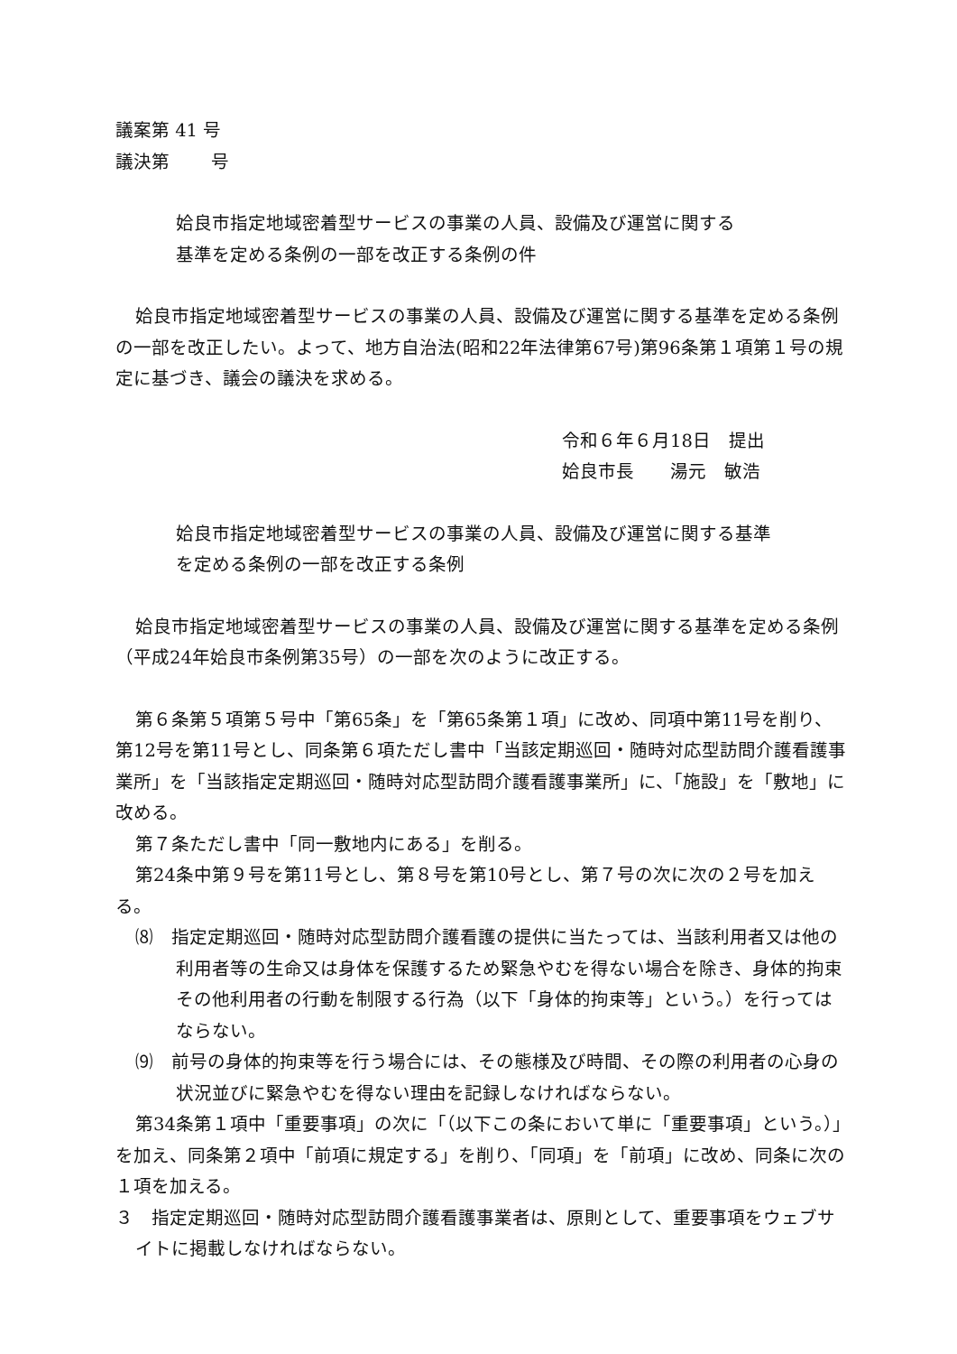議案第 41 号
議決第　　 号
姶良市指定地域密着型サービスの事業の人員、設備及び運営に関する
基準を定める条例の一部を改正する条例の件
姶良市指定地域密着型サービスの事業の人員、設備及び運営に関する基準を定める条例の一部を改正したい。よって、地方自治法(昭和22年法律第67号)第96条第１項第１号の規定に基づき、議会の議決を求める。
令和６年６月18日　提出
姶良市長　　湯元　敏浩
姶良市指定地域密着型サービスの事業の人員、設備及び運営に関する基準
を定める条例の一部を改正する条例
姶良市指定地域密着型サービスの事業の人員、設備及び運営に関する基準を定める条例（平成24年姶良市条例第35号）の一部を次のように改正する。
第６条第５項第５号中「第65条」を「第65条第１項」に改め、同項中第11号を削り、第12号を第11号とし、同条第６項ただし書中「当該定期巡回・随時対応型訪問介護看護事業所」を「当該指定定期巡回・随時対応型訪問介護看護事業所」に、「施設」を「敷地」に改める。
第７条ただし書中「同一敷地内にある」を削る。
第24条中第９号を第11号とし、第８号を第10号とし、第７号の次に次の２号を加える。
⑻　指定定期巡回・随時対応型訪問介護看護の提供に当たっては、当該利用者又は他の利用者等の生命又は身体を保護するため緊急やむを得ない場合を除き、身体的拘束その他利用者の行動を制限する行為（以下「身体的拘束等」という。）を行ってはならない。
⑼　前号の身体的拘束等を行う場合には、その態様及び時間、その際の利用者の心身の状況並びに緊急やむを得ない理由を記録しなければならない。
第34条第１項中「重要事項」の次に「（以下この条において単に「重要事項」という。）」を加え、同条第２項中「前項に規定する」を削り、「同項」を「前項」に改め、同条に次の１項を加える。
３　指定定期巡回・随時対応型訪問介護看護事業者は、原則として、重要事項をウェブサイトに掲載しなければならない。